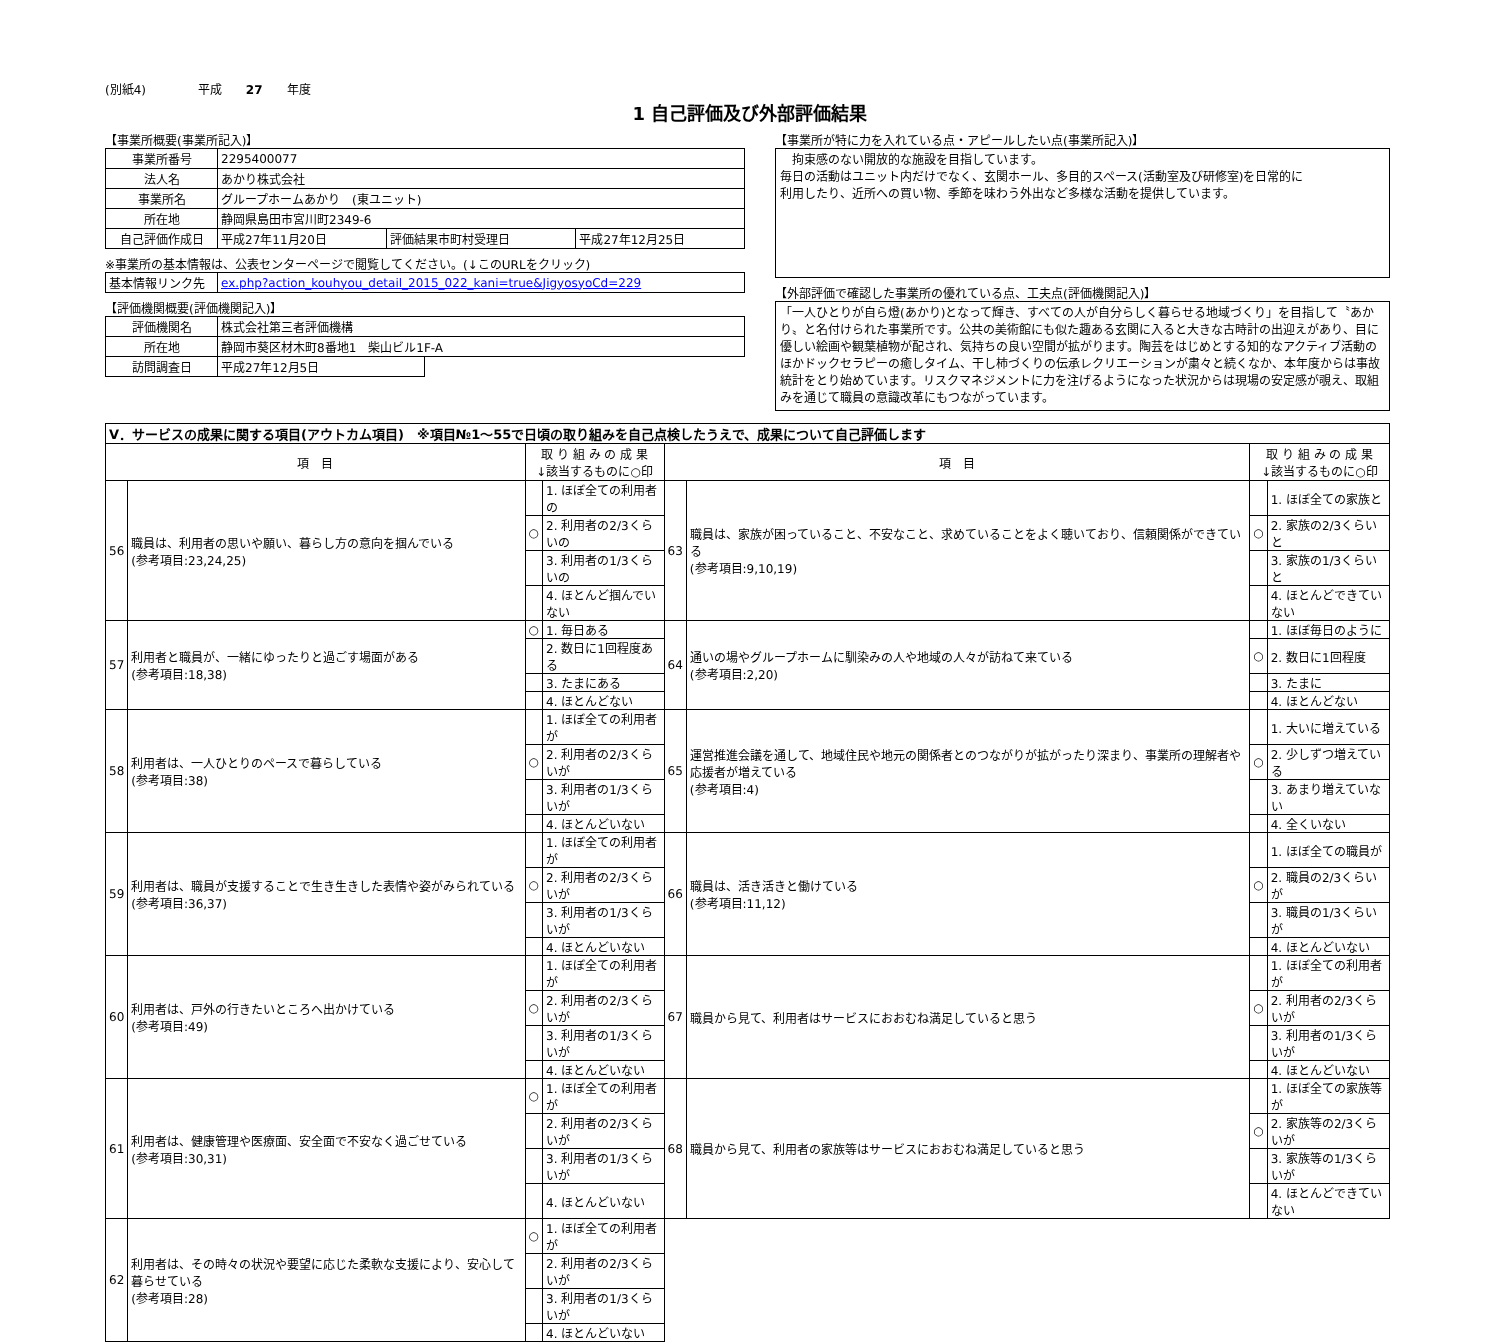(別紙4)　　　　 平成　　27　　年度
1 自己評価及び外部評価結果
【事業所概要(事業所記入)】
| 事業所番号 | 2295400077 | | |
| 法人名 | あかり株式会社 | | |
| 事業所名 | グループホームあかり (東ユニット) | | |
| 所在地 | 静岡県島田市宮川町2349-6 | | |
| 自己評価作成日 | 平成27年11月20日 | 評価結果市町村受理日 | 平成27年12月25日 |
※事業所の基本情報は、公表センターページで閲覧してください。(↓このURLをクリック)
| 基本情報リンク先 | ex.php?action_kouhyou_detail_2015_022_kani=true&JigyosyoCd=229 |
【評価機関概要(評価機関記入)】
| 評価機関名 | 株式会社第三者評価機構 | |
| 所在地 | 静岡市葵区材木町8番地1 柴山ビル1F-A | |
| 訪問調査日 | 平成27年12月5日 | |
【事業所が特に力を入れている点・アピールしたい点(事業所記入)】
　拘束感のない開放的な施設を目指しています。
毎日の活動はユニット内だけでなく、玄関ホール、多目的スペース(活動室及び研修室)を日常的に
利用したり、近所への買い物、季節を味わう外出など多様な活動を提供しています。
【外部評価で確認した事業所の優れている点、工夫点(評価機関記入)】
「一人ひとりが自ら燈(あかり)となって輝き、すべての人が自分らしく暮らせる地域づくり」を目指して〝あかり〟と名付けられた事業所です。公共の美術館にも似た趣ある玄関に入ると大きな古時計の出迎えがあり、目に優しい絵画や観葉植物が配され、気持ちの良い空間が拡がります。陶芸をはじめとする知的なアクティブ活動のほかドックセラピーの癒しタイム、干し柿づくりの伝承レクリエーションが粛々と続くなか、本年度からは事故統計をとり始めています。リスクマネジメントに力を注げるようになった状況からは現場の安定感が覗え、取組みを通じて職員の意識改革にもつながっています。
| Ⅴ．サービスの成果に関する項目(アウトカム項目) ※項目№1～55で日頃の取り組みを自己点検したうえで、成果について自己評価します | | | | | | | |
| 項 目 | | 取 り 組 み の 成 果 ↓該当するものに○印 | | 項 目 | | 取 り 組 み の 成 果 ↓該当するものに○印 | |
| 56 | 職員は、利用者の思いや願い、暮らし方の意向を掴んでいる (参考項目:23,24,25) | | 1. ほぼ全ての利用者の | 63 | 職員は、家族が困っていること、不安なこと、求めていることをよく聴いており、信頼関係ができている (参考項目:9,10,19) | | 1. ほぼ全ての家族と |
| | | ○ | 2. 利用者の2/3くらいの | | | ○ | 2. 家族の2/3くらいと |
| | | | 3. 利用者の1/3くらいの | | | | 3. 家族の1/3くらいと |
| | | | 4. ほとんど掴んでいない | | | | 4. ほとんどできていない |
| 57 | 利用者と職員が、一緒にゆったりと過ごす場面がある (参考項目:18,38) | ○ | 1. 毎日ある | 64 | 通いの場やグループホームに馴染みの人や地域の人々が訪ねて来ている (参考項目:2,20) | | 1. ほぼ毎日のように |
| | | | 2. 数日に1回程度ある | | | ○ | 2. 数日に1回程度 |
| | | | 3. たまにある | | | | 3. たまに |
| | | | 4. ほとんどない | | | | 4. ほとんどない |
| 58 | 利用者は、一人ひとりのペースで暮らしている (参考項目:38) | | 1. ほぼ全ての利用者が | 65 | 運営推進会議を通して、地域住民や地元の関係者とのつながりが拡がったり深まり、事業所の理解者や応援者が増えている (参考項目:4) | | 1. 大いに増えている |
| | | ○ | 2. 利用者の2/3くらいが | | | ○ | 2. 少しずつ増えている |
| | | | 3. 利用者の1/3くらいが | | | | 3. あまり増えていない |
| | | | 4. ほとんどいない | | | | 4. 全くいない |
| 59 | 利用者は、職員が支援することで生き生きした表情や姿がみられている (参考項目:36,37) | | 1. ほぼ全ての利用者が | 66 | 職員は、活き活きと働けている (参考項目:11,12) | | 1. ほぼ全ての職員が |
| | | ○ | 2. 利用者の2/3くらいが | | | ○ | 2. 職員の2/3くらいが |
| | | | 3. 利用者の1/3くらいが | | | | 3. 職員の1/3くらいが |
| | | | 4. ほとんどいない | | | | 4. ほとんどいない |
| 60 | 利用者は、戸外の行きたいところへ出かけている (参考項目:49) | | 1. ほぼ全ての利用者が | 67 | 職員から見て、利用者はサービスにおおむね満足していると思う | | 1. ほぼ全ての利用者が |
| | | ○ | 2. 利用者の2/3くらいが | | | ○ | 2. 利用者の2/3くらいが |
| | | | 3. 利用者の1/3くらいが | | | | 3. 利用者の1/3くらいが |
| | | | 4. ほとんどいない | | | | 4. ほとんどいない |
| 61 | 利用者は、健康管理や医療面、安全面で不安なく過ごせている (参考項目:30,31) | ○ | 1. ほぼ全ての利用者が | 68 | 職員から見て、利用者の家族等はサービスにおおむね満足していると思う | | 1. ほぼ全ての家族等が |
| | | | 2. 利用者の2/3くらいが | | | ○ | 2. 家族等の2/3くらいが |
| | | | 3. 利用者の1/3くらいが | | | | 3. 家族等の1/3くらいが |
| | | | 4. ほとんどいない | | | | 4. ほとんどできていない |
| 62 | 利用者は、その時々の状況や要望に応じた柔軟な支援により、安心して暮らせている (参考項目:28) | ○ | 1. ほぼ全ての利用者が | | | | |
| | | | 2. 利用者の2/3くらいが | | | | |
| | | | 3. 利用者の1/3くらいが | | | | |
| | | | 4. ほとんどいない | | | | |